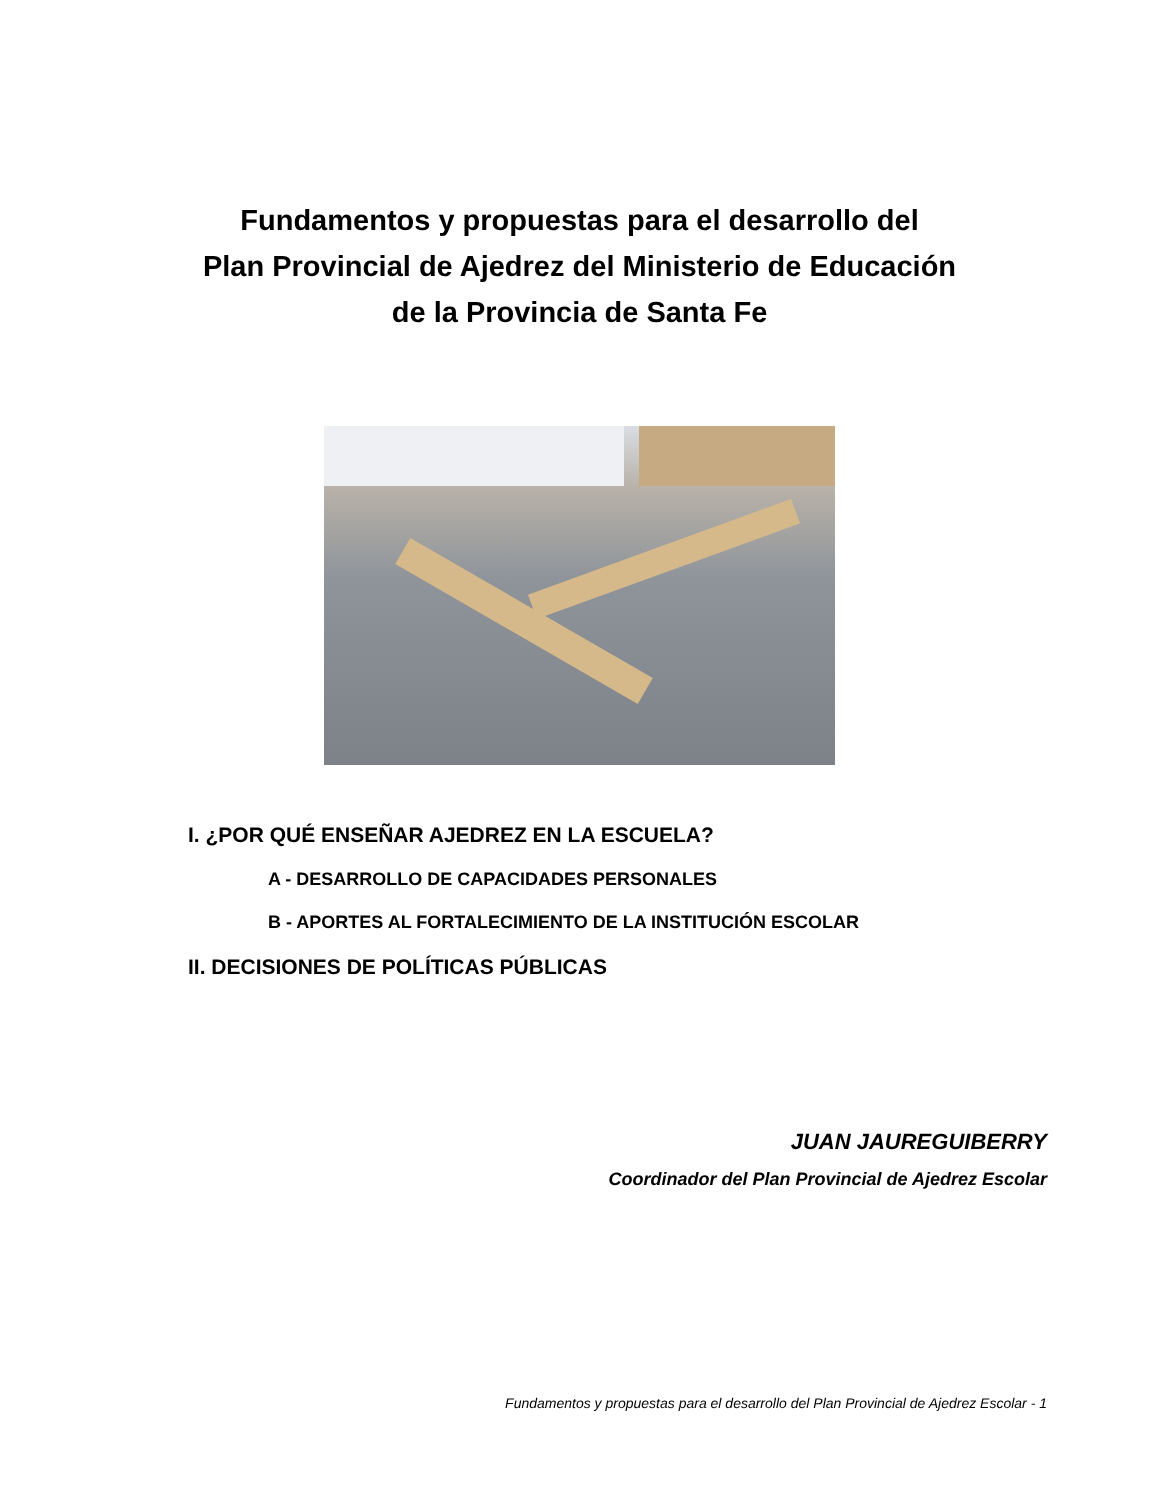Fundamentos y propuestas para el desarrollo del
Plan Provincial de Ajedrez del Ministerio de Educación
de la Provincia de Santa Fe
I. ¿POR QUÉ ENSEÑAR AJEDREZ EN LA ESCUELA?
A - DESARROLLO DE CAPACIDADES PERSONALES
B - APORTES AL FORTALECIMIENTO DE LA INSTITUCIÓN ESCOLAR
II. DECISIONES DE POLÍTICAS PÚBLICAS
JUAN JAUREGUIBERRY
Coordinador del Plan Provincial de Ajedrez Escolar
Fundamentos y propuestas para el desarrollo del Plan Provincial de Ajedrez Escolar - 1